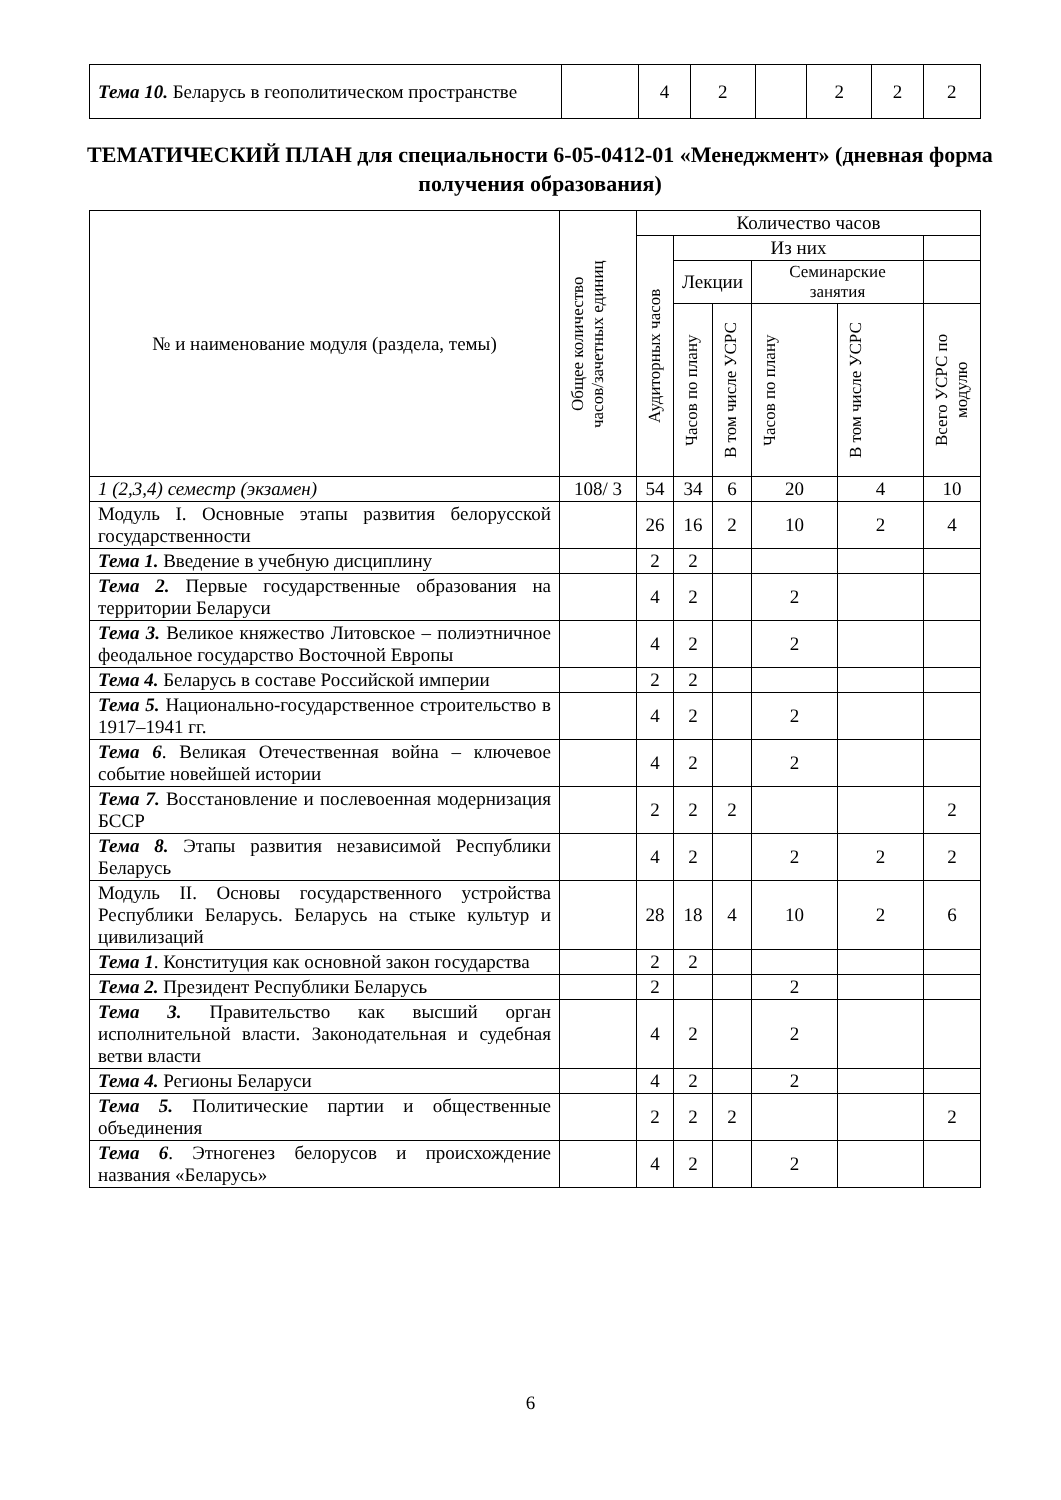| Тема 10. Беларусь в геополитическом пространстве | | 4 | 2 | | 2 | 2 | 2 |
ТЕМАТИЧЕСКИЙ ПЛАН для специальности 6-05-0412-01 «Менеджмент» (дневная форма получения образования)
| № и наименование модуля (раздела, темы) | Общее количество часов/зачетных единиц | Количество часов | | | | | |
| --- | --- | --- | --- | --- | --- | --- | --- |
| | | Аудиторных часов | Из них | | | | |
| | | | Лекции | | Семинарские занятия | | |
| | | | Часов по плану | В том числе УСРС | Часов по плану | В том числе УСРС | Всего УСРС по модулю |
| 1 (2,3,4) семестр (экзамен) | 108/ 3 | 54 | 34 | 6 | 20 | 4 | 10 |
| Модуль I. Основные этапы развития белорусской государственности | | 26 | 16 | 2 | 10 | 2 | 4 |
| Тема 1. Введение в учебную дисциплину | | 2 | 2 | | | | |
| Тема 2. Первые государственные образования на территории Беларуси | | 4 | 2 | | 2 | | |
| Тема 3. Великое княжество Литовское – полиэтничное феодальное государство Восточной Европы | | 4 | 2 | | 2 | | |
| Тема 4. Беларусь в составе Российской империи | | 2 | 2 | | | | |
| Тема 5. Национально-государственное строительство в 1917–1941 гг. | | 4 | 2 | | 2 | | |
| Тема 6 . Великая Отечественная война – ключевое событие новейшей истории | | 4 | 2 | | 2 | | |
| Тема 7. Восстановление и послевоенная модернизация БССР | | 2 | 2 | 2 | | | 2 |
| Тема 8. Этапы развития независимой Республики Беларусь | | 4 | 2 | | 2 | 2 | 2 |
| Модуль II. Основы государственного устройства Республики Беларусь. Беларусь на стыке культур и цивилизаций | | 28 | 18 | 4 | 10 | 2 | 6 |
| Тема 1 . Конституция как основной закон государства | | 2 | 2 | | | | |
| Тема 2. Президент Республики Беларусь | | 2 | | | 2 | | |
| Тема 3. Правительство как высший орган исполнительной власти. Законодательная и судебная ветви власти | | 4 | 2 | | 2 | | |
| Тема 4. Регионы Беларуси | | 4 | 2 | | 2 | | |
| Тема 5. Политические партии и общественные объединения | | 2 | 2 | 2 | | | 2 |
| Тема 6 . Этногенез белорусов и происхождение названия «Беларусь» | | 4 | 2 | | 2 | | |
6